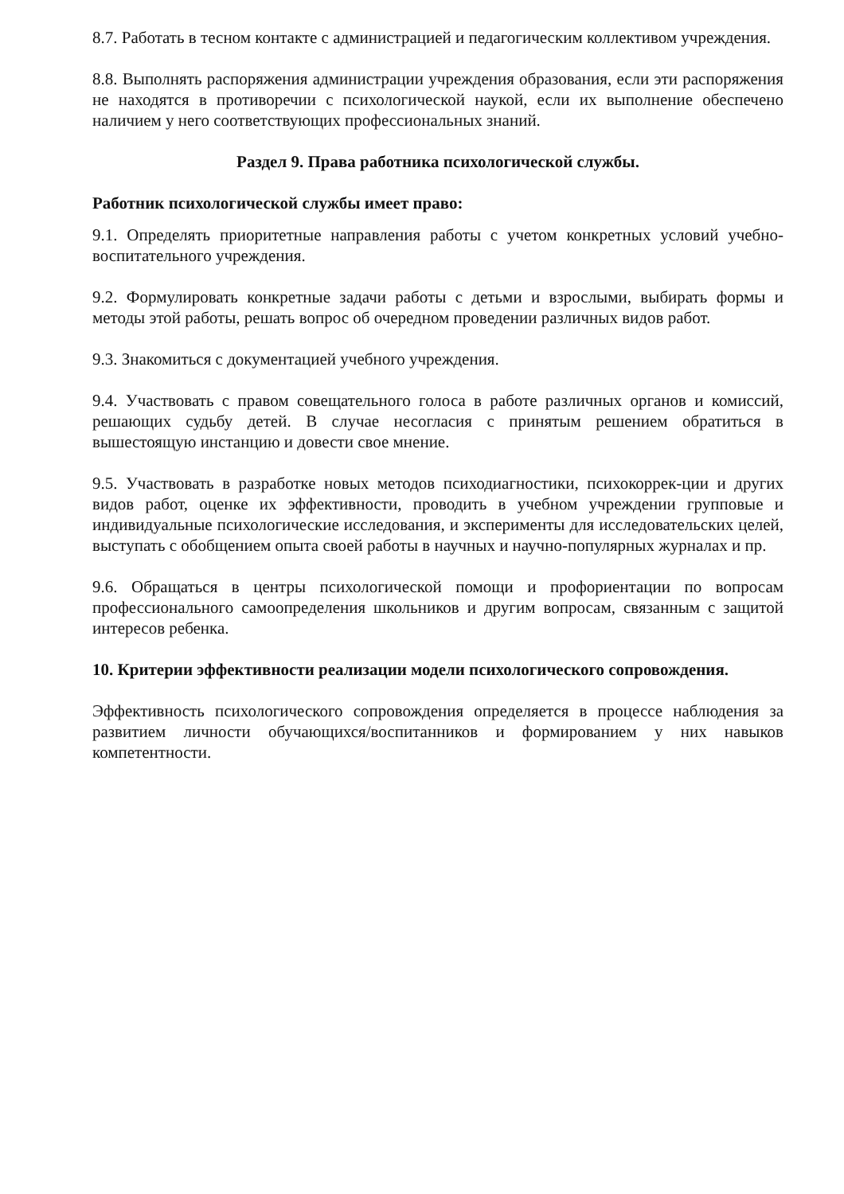8.7. Работать в тесном контакте с администрацией и педагогическим коллективом учреждения.
8.8. Выполнять распоряжения администрации учреждения образования, если эти распоряжения не находятся в противоречии с психологической наукой, если их выполнение обеспечено наличием у него соответствующих профессиональных знаний.
Раздел 9. Права работника психологической службы.
Работник психологической службы имеет право:
9.1. Определять приоритетные направления работы с учетом конкретных условий учебно-воспитательного учреждения.
9.2. Формулировать конкретные задачи работы с детьми и взрослыми, выбирать формы и методы этой работы, решать вопрос об очередном проведении различных видов работ.
9.3. Знакомиться с документацией учебного учреждения.
9.4. Участвовать с правом совещательного голоса в работе различных органов и комиссий, решающих судьбу детей. В случае несогласия с принятым решением обратиться в вышестоящую инстанцию и довести свое мнение.
9.5. Участвовать в разработке новых методов психодиагностики, психокоррек-ции и других видов работ, оценке их эффективности, проводить в учебном учреждении групповые и индивидуальные психологические исследования, и эксперименты для исследовательских целей, выступать с обобщением опыта своей работы в научных и научно-популярных журналах и пр.
9.6. Обращаться в центры психологической помощи и профориентации по вопросам профессионального самоопределения школьников и другим вопросам, связанным с защитой интересов ребенка.
10. Критерии эффективности реализации модели психологического сопровождения.
Эффективность психологического сопровождения определяется в процессе наблюдения за развитием личности обучающихся/воспитанников и формированием у них навыков компетентности.